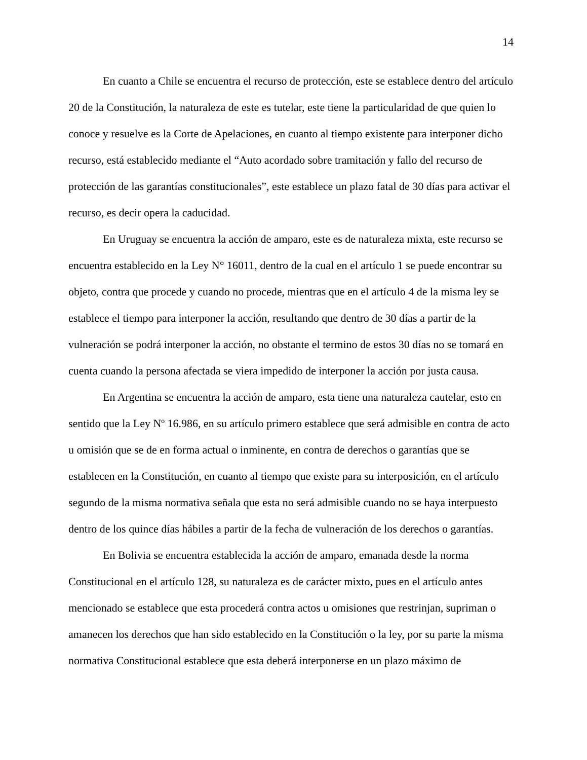14
En cuanto a Chile se encuentra el recurso de protección, este se establece dentro del artículo 20 de la Constitución, la naturaleza de este es tutelar, este tiene la particularidad de que quien lo conoce y resuelve es la Corte de Apelaciones, en cuanto al tiempo existente para interponer dicho recurso, está establecido mediante el “Auto acordado sobre tramitación y fallo del recurso de protección de las garantías constitucionales”, este establece un plazo fatal de 30 días para activar el recurso, es decir opera la caducidad.
En Uruguay se encuentra la acción de amparo, este es de naturaleza mixta, este recurso se encuentra establecido en la Ley N° 16011, dentro de la cual en el artículo 1 se puede encontrar su objeto, contra que procede y cuando no procede, mientras que en el artículo 4 de la misma ley se establece el tiempo para interponer la acción, resultando que dentro de 30 días a partir de la vulneración se podrá interponer la acción, no obstante el termino de estos 30 días no se tomará en cuenta cuando la persona afectada se viera impedido de interponer la acción por justa causa.
En Argentina se encuentra la acción de amparo, esta tiene una naturaleza cautelar, esto en sentido que la Ley Nº 16.986, en su artículo primero establece que será admisible en contra de acto u omisión que se de en forma actual o inminente, en contra de derechos o garantías que se establecen en la Constitución, en cuanto al tiempo que existe para su interposición, en el artículo segundo de la misma normativa señala que esta no será admisible cuando no se haya interpuesto dentro de los quince días hábiles a partir de la fecha de vulneración de los derechos o garantías.
En Bolivia se encuentra establecida la acción de amparo, emanada desde la norma Constitucional en el artículo 128, su naturaleza es de carácter mixto, pues en el artículo antes mencionado se establece que esta procederá contra actos u omisiones que restrinjan, supriman o amanecen los derechos que han sido establecido en la Constitución o la ley, por su parte la misma normativa Constitucional establece que esta deberá interponerse en un plazo máximo de